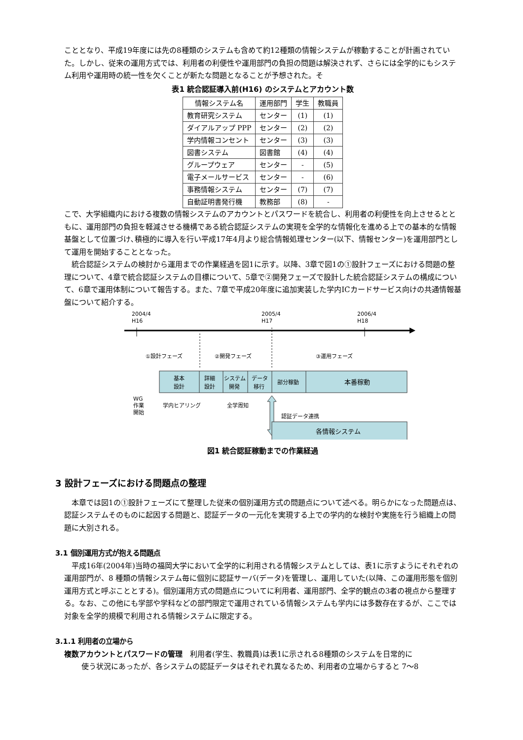こととなり、平成19年度には先の8種類のシステムも含めて約12種類の情報システムが稼動することが計画されていた。しかし、従来の運用方式では、利用者の利便性や運用部門の負担の問題は解決されず、さらには全学的にもシステム利用や運用時の統一性を欠くことが新たな問題となることが予想された。そ
表1 統合認証導入前(H16) のシステムとアカウント数
| 情報システム名 | 運用部門 | 学生 | 教職員 |
| --- | --- | --- | --- |
| 教育研究システム | センター | (1) | (1) |
| ダイアルアップ PPP | センター | (2) | (2) |
| 学内情報コンセント | センター | (3) | (3) |
| 図書システム | 図書館 | (4) | (4) |
| グループウェア | センター | - | (5) |
| 電子メールサービス | センター | - | (6) |
| 事務情報システム | センター | (7) | (7) |
| 自動証明書発行機 | 教務部 | (8) | - |
こで、大学組織内における複数の情報システムのアカウントとパスワードを統合し、利用者の利便性を向上させるとともに、運用部門の負担を軽減させる機構である統合認証システムの実現を全学的な情報化を進める上での基本的な情報基盤として位置づけ､積極的に導入を行い平成17年4月より総合情報処理センター(以下、情報センター)を運用部門として運用を開始することとなった。
統合認証システムの検討から運用までの作業経過を図1に示す。以降、3章で図1の①設計フェーズにおける問題の整理について、4章で統合認証システムの目標について、5章で②開発フェーズで設計した統合認証システムの構成について、6章で運用体制について報告する。また、7章で平成20年度に追加実装した学内ICカードサービス向けの共通情報基盤について紹介する。
2004/4
H16
2005/4
H17
2006/4
H18
①設計フェーズ
②開発フェーズ
③運用フェーズ
基本
設計
詳細
設計
システム
開発
データ
移行
部分稼動
本番稼動
WG
作業
開始
学内ヒアリング
全学周知
認証データ連携
各情報システム
図1 統合認証稼動までの作業経過
3 設計フェーズにおける問題点の整理
本章では図1の①設計フェーズにて整理した従来の個別運用方式の問題点について述べる。明らかになった問題点は、認証システムそのものに起因する問題と、認証データの一元化を実現する上での学内的な検討や実施を行う組織上の問題に大別される。
3.1 個別運用方式が抱える問題点
平成16年(2004年)当時の福岡大学において全学的に利用される情報システムとしては、表1に示すようにそれぞれの運用部門が、8 種類の情報システム毎に個別に認証サーバ(データ)を管理し、運用していた(以降、この運用形態を個別運用方式と呼ぶこととする)。個別運用方式の問題点についてに利用者、運用部門、全学的観点の3者の視点から整理する。なお、この他にも学部や学科などの部門限定で運用されている情報システムも学内には多数存在するが、ここでは対象を全学的規模で利用される情報システムに限定する。
3.1.1 利用者の立場から
複数アカウントとパスワードの管理　利用者(学生、教職員)は表1に示される8種類のシステムを日常的に
使う状況にあったが、各システムの認証データはそれぞれ異なるため、利用者の立場からすると 7〜8